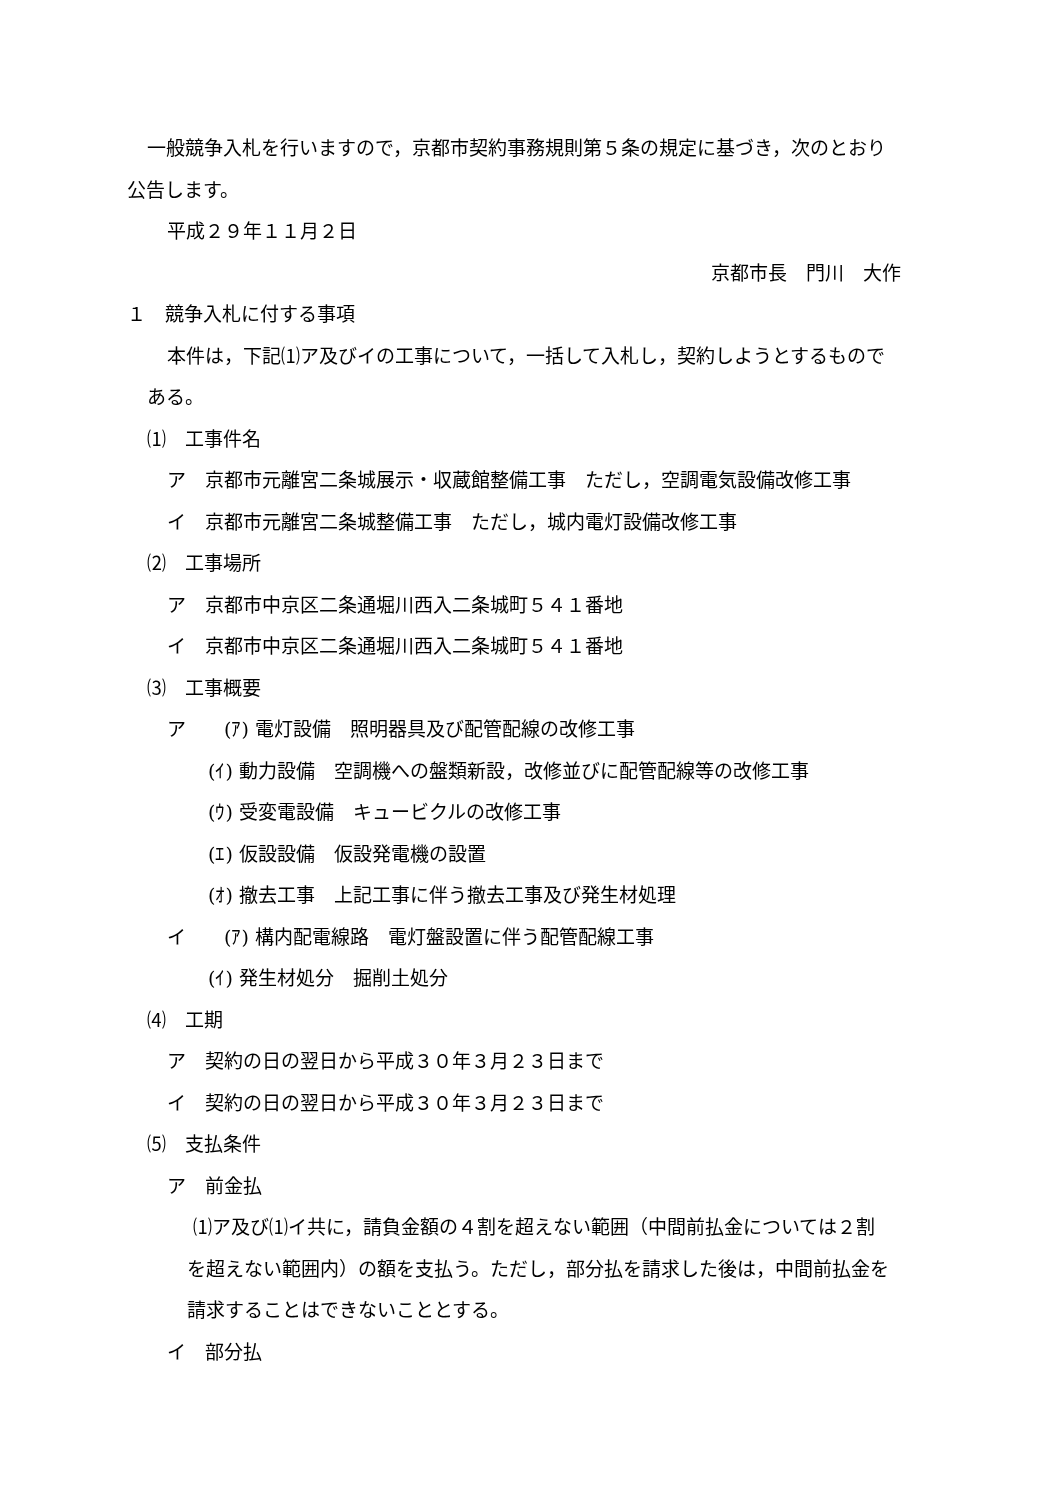一般競争入札を行いますので，京都市契約事務規則第５条の規定に基づき，次のとおり
公告します。
平成２９年１１月２日
京都市長　門川　大作
１　競争入札に付する事項
本件は，下記⑴ア及びイの工事について，一括して入札し，契約しようとするもので
ある。
⑴　工事件名
ア　京都市元離宮二条城展示・収蔵館整備工事　ただし，空調電気設備改修工事
イ　京都市元離宮二条城整備工事　ただし，城内電灯設備改修工事
⑵　工事場所
ア　京都市中京区二条通堀川西入二条城町５４１番地
イ　京都市中京区二条通堀川西入二条城町５４１番地
⑶　工事概要
ア　　(ｱ) 電灯設備　照明器具及び配管配線の改修工事
(ｲ) 動力設備　空調機への盤類新設，改修並びに配管配線等の改修工事
(ｳ) 受変電設備　キュービクルの改修工事
(ｴ) 仮設設備　仮設発電機の設置
(ｵ) 撤去工事　上記工事に伴う撤去工事及び発生材処理
イ　　(ｱ) 構内配電線路　電灯盤設置に伴う配管配線工事
(ｲ) 発生材処分　掘削土処分
⑷　工期
ア　契約の日の翌日から平成３０年３月２３日まで
イ　契約の日の翌日から平成３０年３月２３日まで
⑸　支払条件
ア　前金払
⑴ア及び⑴イ共に，請負金額の４割を超えない範囲（中間前払金については２割
を超えない範囲内）の額を支払う。ただし，部分払を請求した後は，中間前払金を
請求することはできないこととする。
イ　部分払